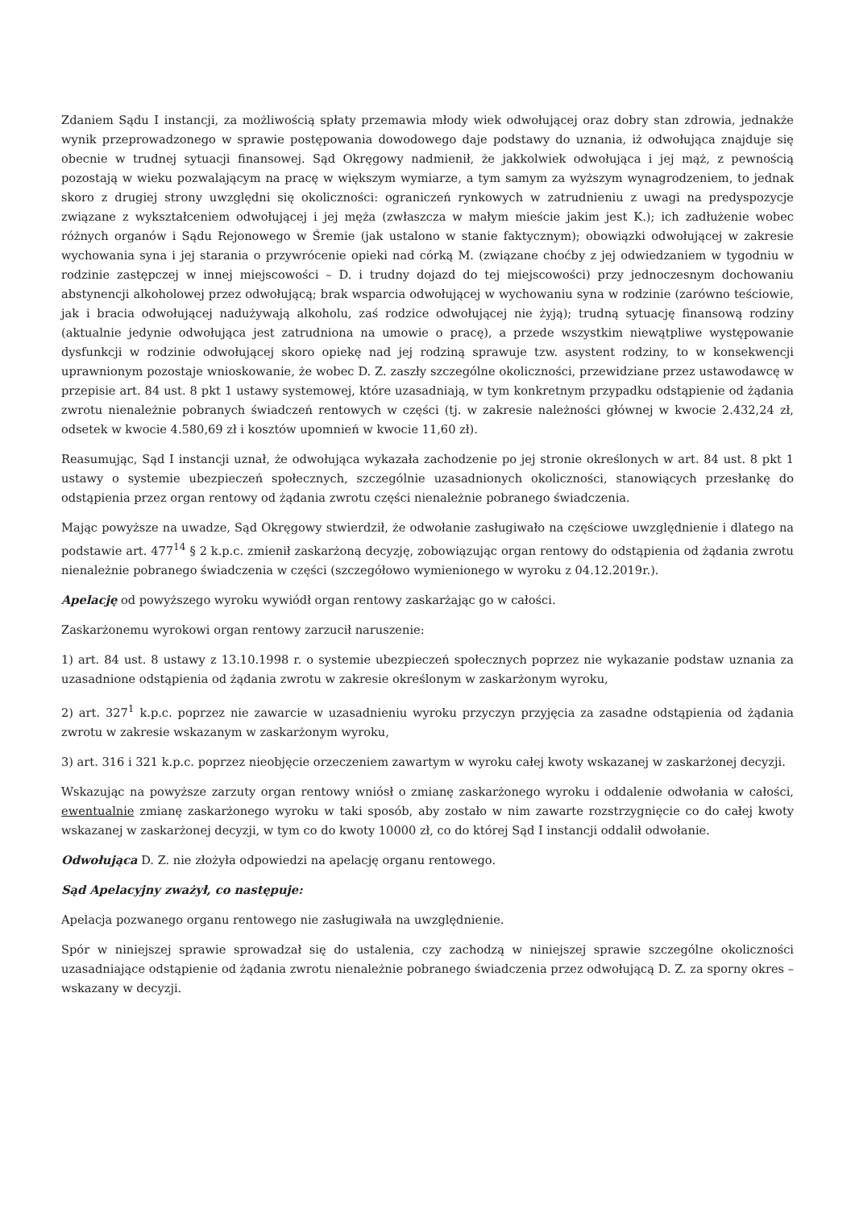Zdaniem Sądu I instancji, za możliwością spłaty przemawia młody wiek odwołującej oraz dobry stan zdrowia, jednakże wynik przeprowadzonego w sprawie postępowania dowodowego daje podstawy do uznania, iż odwołująca znajduje się obecnie w trudnej sytuacji finansowej. Sąd Okręgowy nadmienił, że jakkolwiek odwołująca i jej mąż, z pewnością pozostają w wieku pozwalającym na pracę w większym wymiarze, a tym samym za wyższym wynagrodzeniem, to jednak skoro z drugiej strony uwzględni się okoliczności: ograniczeń rynkowych w zatrudnieniu z uwagi na predyspozycje związane z wykształceniem odwołującej i jej męża (zwłaszcza w małym mieście jakim jest K.); ich zadłużenie wobec różnych organów i Sądu Rejonowego w Śremie (jak ustalono w stanie faktycznym); obowiązki odwołującej w zakresie wychowania syna i jej starania o przywrócenie opieki nad córką M. (związane choćby z jej odwiedzaniem w tygodniu w rodzinie zastępczej w innej miejscowości – D. i trudny dojazd do tej miejscowości) przy jednoczesnym dochowaniu abstynencji alkoholowej przez odwołującą; brak wsparcia odwołującej w wychowaniu syna w rodzinie (zarówno teściowie, jak i bracia odwołującej nadużywają alkoholu, zaś rodzice odwołującej nie żyją); trudną sytuację finansową rodziny (aktualnie jedynie odwołująca jest zatrudniona na umowie o pracę), a przede wszystkim niewątpliwe występowanie dysfunkcji w rodzinie odwołującej skoro opiekę nad jej rodziną sprawuje tzw. asystent rodziny, to w konsekwencji uprawnionym pozostaje wnioskowanie, że wobec D. Z. zaszły szczególne okoliczności, przewidziane przez ustawodawcę w przepisie art. 84 ust. 8 pkt 1 ustawy systemowej, które uzasadniają, w tym konkretnym przypadku odstąpienie od żądania zwrotu nienależnie pobranych świadczeń rentowych w części (tj. w zakresie należności głównej w kwocie 2.432,24 zł, odsetek w kwocie 4.580,69 zł i kosztów upomnień w kwocie 11,60 zł).
Reasumując, Sąd I instancji uznał, że odwołująca wykazała zachodzenie po jej stronie określonych w art. 84 ust. 8 pkt 1 ustawy o systemie ubezpieczeń społecznych, szczególnie uzasadnionych okoliczności, stanowiących przesłankę do odstąpienia przez organ rentowy od żądania zwrotu części nienależnie pobranego świadczenia.
Mając powyższe na uwadze, Sąd Okręgowy stwierdził, że odwołanie zasługiwało na częściowe uwzględnienie i dlatego na podstawie art. 477<sup>14</sup> § 2 k.p.c. zmienił zaskarżoną decyzję, zobowiązując organ rentowy do odstąpienia od żądania zwrotu nienależnie pobranego świadczenia w części (szczegółowo wymienionego w wyroku z 04.12.2019r.).
Apelację od powyższego wyroku wywiódł organ rentowy zaskarżając go w całości.
Zaskarżonemu wyrokowi organ rentowy zarzucił naruszenie:
1) art. 84 ust. 8 ustawy z 13.10.1998 r. o systemie ubezpieczeń społecznych poprzez nie wykazanie podstaw uznania za uzasadnione odstąpienia od żądania zwrotu w zakresie określonym w zaskarżonym wyroku,
2) art. 327<sup>1</sup> k.p.c. poprzez nie zawarcie w uzasadnieniu wyroku przyczyn przyjęcia za zasadne odstąpienia od żądania zwrotu w zakresie wskazanym w zaskarżonym wyroku,
3) art. 316 i 321 k.p.c. poprzez nieobjęcie orzeczeniem zawartym w wyroku całej kwoty wskazanej w zaskarżonej decyzji.
Wskazując na powyższe zarzuty organ rentowy wniósł o zmianę zaskarżonego wyroku i oddalenie odwołania w całości, ewentualnie zmianę zaskarżonego wyroku w taki sposób, aby zostało w nim zawarte rozstrzygnięcie co do całej kwoty wskazanej w zaskarżonej decyzji, w tym co do kwoty 10000 zł, co do której Sąd I instancji oddalił odwołanie.
Odwołująca D. Z. nie złożyła odpowiedzi na apelację organu rentowego.
Sąd Apelacyjny zważył, co następuje:
Apelacja pozwanego organu rentowego nie zasługiwała na uwzględnienie.
Spór w niniejszej sprawie sprowadzał się do ustalenia, czy zachodzą w niniejszej sprawie szczególne okoliczności uzasadniające odstąpienie od żądania zwrotu nienależnie pobranego świadczenia przez odwołującą D. Z. za sporny okres – wskazany w decyzji.